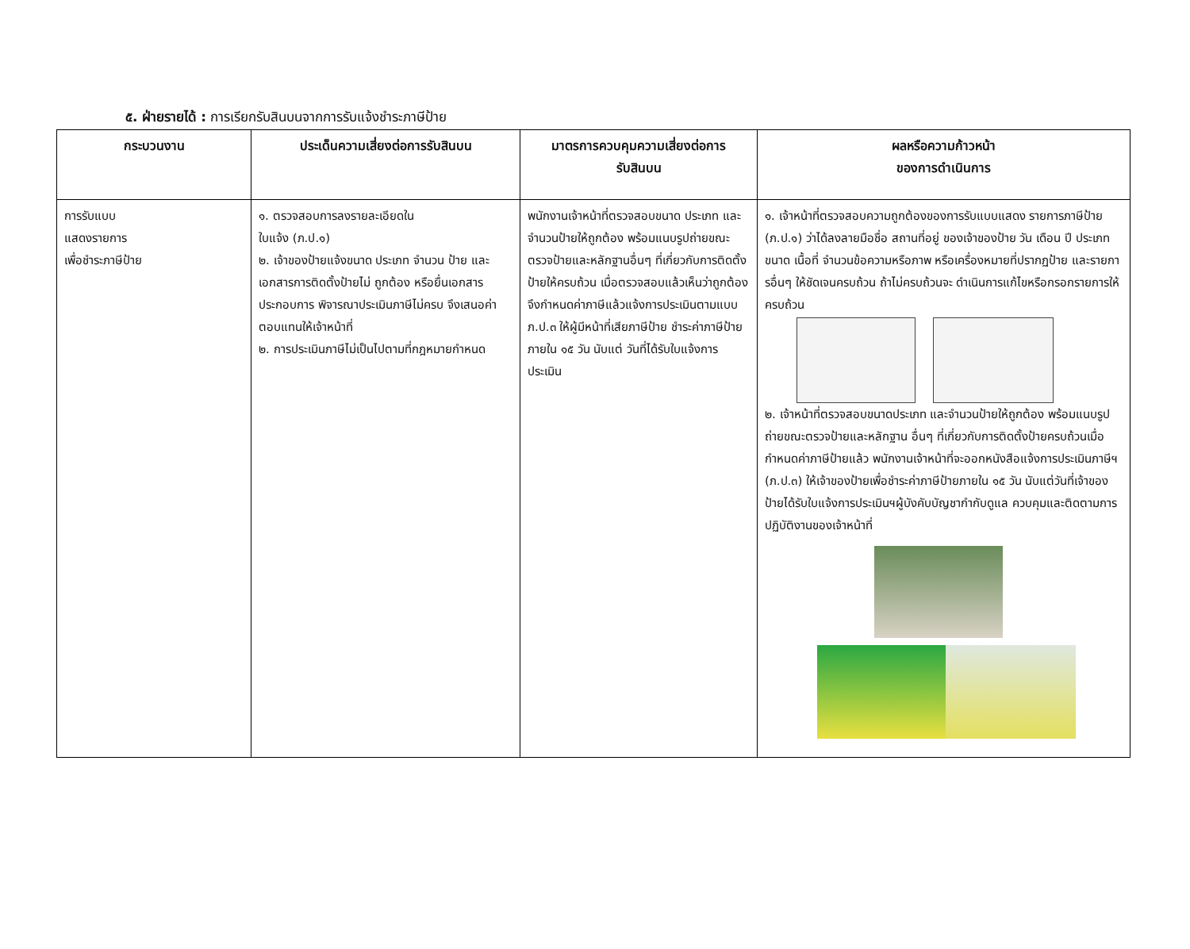๕. ฝ่ายรายได้ : การเรียกรับสินบนจากการรับแจ้งชำระภาษีป้าย
| กระบวนงาน | ประเด็นความเสี่ยงต่อการรับสินบน | มาตรการควบคุมความเสี่ยงต่อการ รับสินบน | ผลหรือความก้าวหน้า ของการดำเนินการ |
| --- | --- | --- | --- |
| การรับแบบ แสดงรายการ เพื่อชำระภาษีป้าย | ๑. ตรวจสอบการลงรายละเอียดใน ใบแจ้ง (ภ.ป.๑) ๒. เจ้าของป้ายแจ้งขนาด ประเภท จำนวน ป้าย และเอกสารการติดตั้งป้ายไม่ ถูกต้อง หรือยื่นเอกสารประกอบการ พิจารณาประเมินภาษีไม่ครบ จึงเสนอค่าตอบแทนให้เจ้าหน้าที่ ๒. การประเมินภาษีไม่เป็นไปตามที่กฎหมายกำหนด | พนักงานเจ้าหน้าที่ตรวจสอบขนาด ประเภท และจำนวนป้ายให้ถูกต้อง พร้อมแนบรูปถ่ายขณะตรวจป้ายและหลักฐานอื่นๆ ที่เกี่ยวกับการติดตั้งป้ายให้ครบถ้วน เมื่อตรวจสอบแล้วเห็นว่าถูกต้อง จึงกำหนดค่าภาษีแล้วแจ้งการประเมินตามแบบ ภ.ป.๓ ให้ผู้มีหน้าที่เสียภาษีป้าย ชำระค่าภาษีป้ายภายใน ๑๕ วัน นับแต่ วันที่ได้รับใบแจ้งการประเมิน | ๑. เจ้าหน้าที่ตรวจสอบความถูกต้องของการรับแบบแสดง รายการภาษีป้าย (ภ.ป.๑) ว่าได้ลงลายมือชื่อ สถานที่อยู่ ของเจ้าของป้าย วัน เดือน ปี ประเภท ขนาด เนื้อที่ จำนวนข้อความหรือภาพ หรือเครื่องหมายที่ปรากฏป้าย และรายการอื่นๆ ให้ชัดเจนครบถ้วน ถ้าไม่ครบถ้วนจะ ดำเนินการแก้ไขหรือกรอกรายการให้ครบถ้วน ๒. เจ้าหน้าที่ตรวจสอบขนาดประเภท และจำนวนป้ายให้ถูกต้อง พร้อมแนบรูปถ่ายขณะตรวจป้ายและหลักฐาน อื่นๆ ที่เกี่ยวกับการติดตั้งป้ายครบถ้วนเมื่อกำหนดค่าภาษีป้ายแล้ว พนักงานเจ้าหน้าที่จะออกหนังสือแจ้งการประเมินภาษีฯ (ภ.ป.๓) ให้เจ้าของป้ายเพื่อชำระค่าภาษีป้ายภายใน ๑๕ วัน นับแต่วันที่เจ้าของป้ายได้รับใบแจ้งการประเมินฯผู้บังคับบัญชากำกับดูแล ควบคุมและติดตามการปฏิบัติงานของเจ้าหน้าที่ |